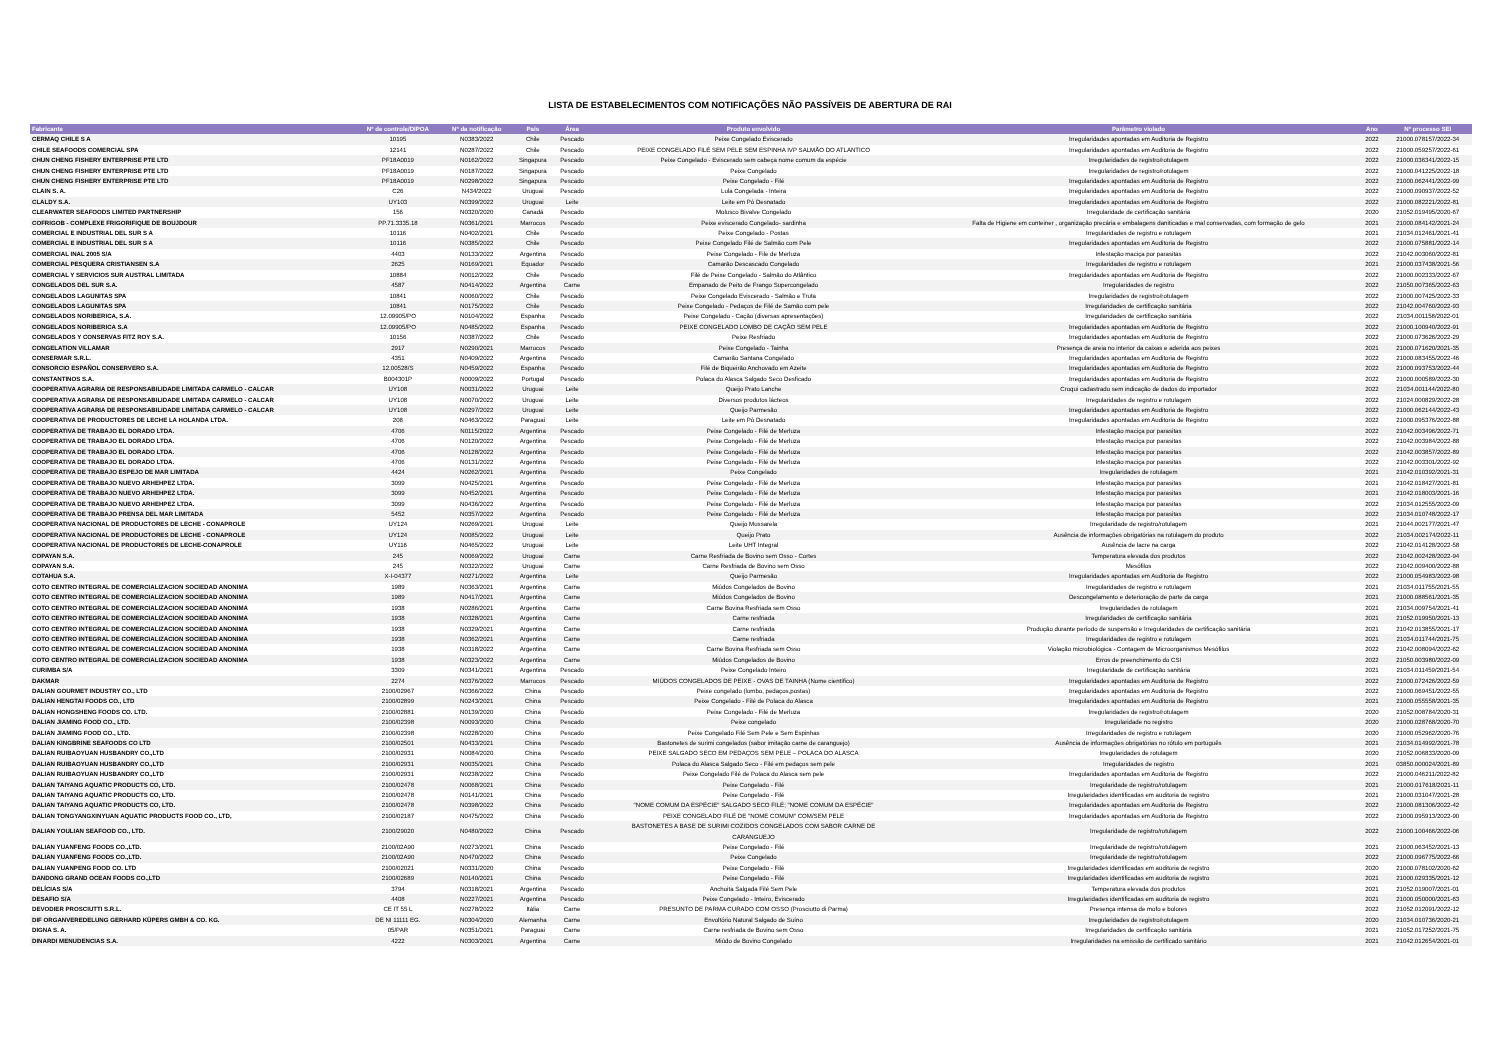LISTA DE ESTABELECIMENTOS COM NOTIFICAÇÕES NÃO PASSÍVEIS DE ABERTURA DE RAI
| Fabricante | Nº de controle/DIPOA | Nº da notificação | País | Área | Produto envolvido | Parâmetro violado | Ano | Nº processo SEI |
| --- | --- | --- | --- | --- | --- | --- | --- | --- |
| CERMAQ CHILE S A | 10195 | N0383/2022 | Chile | Pescado | Peixe Congelado Eviscerado | Irregularidades apontadas em Auditoria de Registro | 2022 | 21000.078157/2022-34 |
| CHILE SEAFOODS COMERCIAL SPA | 12141 | N0287/2022 | Chile | Pescado | PEIXE CONGELADO FILÉ SEM PELE SEM ESPINHA IVP SALMÃO DO ATLANTICO | Irregularidades apontadas em Auditoria de Registro | 2022 | 21000.059257/2022-61 |
| CHUN CHENG FISHERY ENTERPRISE PTE LTD | PF18A0019 | N0162/2022 | Singapura | Pescado | Peixe Congelado - Eviscerado sem cabeça nome comum da espécie | Irregularidades de registro/rotulagem | 2022 | 21000.036341/2022-15 |
| CHUN CHENG FISHERY ENTERPRISE PTE LTD | PF18A0019 | N0187/2022 | Singapura | Pescado | Peixe Congelado | Irregularidades de registro/rotulagem | 2022 | 21000.041225/2022-18 |
| CHUN CHENG FISHERY ENTERPRISE PTE LTD | PF18A0019 | N0298/2022 | Singapura | Pescado | Peixe Congelado - Filé | Irregularidades apontadas em Auditoria de Registro | 2022 | 21000.062441/2022-99 |
| CLAIN S. A. | C26 | N434/2022 | Uruguai | Pescado | Lula Congelada - Inteira | Irregularidades apontadas em Auditoria de Registro | 2022 | 21000.090937/2022-52 |
| CLALDY S.A. | UY103 | N0399/2022 | Uruguai | Leite | Leite em Pó Desnatado | Irregularidades apontadas em Auditoria de Registro | 2022 | 21000.082221/2022-81 |
| CLEARWATER SEAFOODS LIMITED PARTNERSHIP | 156 | N0320/2020 | Canadá | Pescado | Molusco Bivalve Congelado | Irregularidade de certificação sanitária | 2020 | 21052.019495/2020-67 |
| COFRIGOB - COMPLEXE FRIGORIFIQUE DE BOUJDOUR | PP.71.3335.18 | N0361/2021 | Marrocos | Pescado | Peixe eviscerado Congelado- sardinha | Falta de Higiene em conteiner , organização precária e embalagens daniticadas e mal conservadas, com formação de gelo | 2021 | 21000.084142/2021-24 |
| COMERCIAL E INDUSTRIAL DEL SUR S A | 10116 | N0402/2021 | Chile | Pescado | Peixe Congelado - Postas | Irregularidades de registro e rotulagem | 2021 | 21034.012461/2021-41 |
| COMERCIAL E INDUSTRIAL DEL SUR S A | 10116 | N0385/2022 | Chile | Pescado | Peixe Congelado Filé de Salmão com Pele | Irregularidades apontadas em Auditoria de Registro | 2022 | 21000.075881/2022-14 |
| COMERCIAL INAL 2005 S/A | 4403 | N0133/2022 | Argentina | Pescado | Peixe Congelado - File de Merluza | Infestação maciça por parasitas | 2022 | 21042.003060/2022-81 |
| COMERCIAL PESQUERA CRISTIANSEN S.A | 2625 | N0169/2021 | Equador | Pescado | Camarão Descascado Congelado | Irregularidades de registro e rotulagem | 2021 | 21000.037438/2021-56 |
| COMERCIAL Y SERVICIOS SUR AUSTRAL LIMITADA | 10884 | N0012/2022 | Chile | Pescado | Filé de Peixe Congelado - Salmão do Atlântico | Irregularidades apontadas em Auditoria de Registro | 2022 | 21000.002333/2022-67 |
| CONGELADOS DEL SUR S.A. | 4587 | N0414/2022 | Argentina | Carne | Empanado de Peito de Frango Supercongelado | Irregularidades de registro | 2022 | 21050.007365/2022-63 |
| CONGELADOS LAGUNITAS SPA | 10841 | N0060/2022 | Chile | Pescado | Peixe Congelado Eviscerado - Salmão e Truta | Irregularidades de registro/rotulagem | 2022 | 21000.007425/2022-33 |
| CONGELADOS LAGUNITAS SPA | 10841 | N0175/2022 | Chile | Pescado | Peixe Congelado - Pedaços de Filé de Samão com pele | Irregularidades de certificação sanitária | 2022 | 21042.004760/2022-93 |
| CONGELADOS NORIBERICA, S.A. | 12.09905/PO | N0104/2022 | Espanha | Pescado | Peixe Congelado - Cação (diversas apresentações) | Irregularidades de certificação sanitária | 2022 | 21034.001158/2022-01 |
| CONGELADOS NORIBERICA S.A | 12.09905/PO | N0485/2022 | Espanha | Pescado | PEIXE CONGELADO LOMBO DE CAÇÃO SEM PELE | Irregularidades apontadas em Auditoria de Registro | 2022 | 21000.100940/2022-91 |
| CONGELADOS Y CONSERVAS FITZ ROY S.A. | 10156 | N0387/2022 | Chile | Pescado | Peixe Resfriado | Irregularidades apontadas em Auditoria de Registro | 2022 | 21000.073626/2022-29 |
| CONGELATION VILLAMAR | 2917 | N0290/2021 | Marrocos | Pescado | Peixe Congelado - Tainha | Presença de areia no interior da caixas e aderida aos peixes | 2021 | 21000.071620/2021-35 |
| CONSERMAR S.R.L. | 4351 | N0409/2022 | Argentina | Pescado | Camarão Santana Congelado | Irregularidades apontadas em Auditoria de Registro | 2022 | 21000.083455/2022-46 |
| CONSORCIO ESPAÑOL CONSERVERO S.A. | 12.00528/S | N0459/2022 | Espanha | Pescado | Filé de Biqueirão Anchovado em Azeite | Irregularidades apontadas em Auditoria de Registro | 2022 | 21000.093753/2022-44 |
| CONSTANTINOS S.A. | B004301P | N0009/2022 | Portugal | Pescado | Polaca do Alasca Salgado Seco Desficado | Irregularidades apontadas em Auditoria de Registro | 2022 | 21000.000589/2022-30 |
| COOPERATIVA AGRARIA DE RESPONSABILIDADE LIMITADA CARMELO - CALCAR | UY108 | N0031/2022 | Uruguai | Leite | Queijo Prato Lanche | Croqui cadastrado sem indicação de dados do importador | 2022 | 21034.001144/2022-80 |
| COOPERATIVA AGRARIA DE RESPONSABILIDADE LIMITADA CARMELO - CALCAR | UY108 | N0070/2022 | Uruguai | Leite | Diversos produtos lácteos | Irregularidades de registro e rotulagem | 2022 | 21024.000829/2022-28 |
| COOPERATIVA AGRARIA DE RESPONSABILIDADE LIMITADA CARMELO - CALCAR | UY108 | N0297/2022 | Uruguai | Leite | Queijo Parmesão | Irregularidades apontadas em Auditoria de Registro | 2022 | 21000.062144/2022-43 |
| COOPERATIVA DE PRODUCTORES DE LECHE LA HOLANDA LTDA. | 208 | N0463/2022 | Paraguai | Leite | Leite em Pó Desnatado | Irregularidades apontadas em Auditoria de Registro | 2022 | 21000.095376/2022-88 |
| COOPERATIVA DE TRABAJO EL DORADO LTDA. | 4706 | N0115/2022 | Argentina | Pescado | Peixe Congelado - Filé de Merluza | Infestação maciça por parasitas | 2022 | 21042.003496/2022-71 |
| COOPERATIVA DE TRABAJO EL DORADO LTDA. | 4706 | N0120/2022 | Argentina | Pescado | Peixe Congelado - Filé de Merluza | Infestação maciça por parasitas | 2022 | 21042.003984/2022-88 |
| COOPERATIVA DE TRABAJO EL DORADO LTDA. | 4706 | N0128/2022 | Argentina | Pescado | Peixe Congelado - Filé de Merluza | Infestação maciça por parasitas | 2022 | 21042.003857/2022-89 |
| COOPERATIVA DE TRABAJO EL DORADO LTDA. | 4706 | N0131/2022 | Argentina | Pescado | Peixe Congelado - Filé de Merluza | Infestação maciça por parasitas | 2022 | 21042.003301/2022-92 |
| COOPERATIVA DE TRABAJO ESPEJO DE MAR LIMITADA | 4424 | N0262/2021 | Argentina | Pescado | Peixe Congelado | Irregularidades de rotulagem | 2021 | 21042.010392/2021-31 |
| COOPERATIVA DE TRABAJO NUEVO ARHEHPEZ LTDA. | 3099 | N0425/2021 | Argentina | Pescado | Peixe Congelado - Filé de Merluza | Infestação maciça por parasitas | 2021 | 21042.018427/2021-81 |
| COOPERATIVA DE TRABAJO NUEVO ARHEHPEZ LTDA. | 3099 | N0452/2021 | Argentina | Pescado | Peixe Congelado - Filé de Merluza | Infestação maciça por parasitas | 2021 | 21042.018003/2021-16 |
| COOPERATIVA DE TRABAJO NUEVO ARHEHPEZ LTDA. | 3099 | N0436/2022 | Argentina | Pescado | Peixe Congelado - Filé de Merluza | Infestação maciça por parasitas | 2022 | 21034.012555/2022-09 |
| COOPERATIVA DE TRABAJO PRENSA DEL MAR LIMITADA | 5452 | N0357/2022 | Argentina | Pescado | Peixe Congelado - Filé de Merluza | Infestação maciça por parasitas | 2022 | 21034.010748/2022-17 |
| COOPERATIVA NACIONAL DE PRODUCTORES DE LECHE - CONAPROLE | UY124 | N0269/2021 | Uruguai | Leite | Queijo Mussarela | Irregularidade de registro/rotulagem | 2021 | 21044.002177/2021-47 |
| COOPERATIVA NACIONAL DE PRODUCTORES DE LECHE - CONAPROLE | UY124 | N0085/2022 | Uruguai | Leite | Queijo Prato | Ausência de informações obrigatórias na rotulagem do produto | 2022 | 21034.002174/2022-11 |
| COOPERATIVA NACIONAL DE PRODUCTORES DE LECHE-CONAPROLE | UY116 | N0465/2022 | Uruguai | Leite | Leite UHT Integral | Ausência de lacre na carga | 2022 | 21042.014128/2022-58 |
| COPAYAN S.A. | 245 | N0069/2022 | Uruguai | Carne | Carne Resfriada de Bovino sem Osso - Cortes | Temperatura elevada dos produtos | 2022 | 21042.002428/2022-94 |
| COPAYAN S.A. | 245 | N0322/2022 | Uruguai | Carne | Carne Resfriada de Bovino sem Osso | Mesófilos | 2022 | 21042.009400/2022-88 |
| COTAHUA S.A. | X-I-04377 | N0271/2022 | Argentina | Leite | Queijo Parmesão | Irregularidades apontadas em Auditoria de Registro | 2022 | 21000.054983/2022-98 |
| COTO CENTRO INTEGRAL DE COMERCIALIZACION SOCIEDAD ANONIMA | 1989 | N0363/2021 | Argentina | Carne | Miúdos Congelados de Bovino | Irregularidades de registro e rotulagem | 2021 | 21034.011755/2021-55 |
| COTO CENTRO INTEGRAL DE COMERCIALIZACION SOCIEDAD ANONIMA | 1989 | N0417/2021 | Argentina | Carne | Miúdos Congelados de Bovino | Descongelamento e deterioração de parte da carga | 2021 | 21000.088561/2021-35 |
| COTO CENTRO INTEGRAL DE COMERCIALIZACION SOCIEDAD ANONIMA | 1938 | N0286/2021 | Argentina | Carne | Carne Bovina Resfriada sem Osso | Irregularidades de rotulagem | 2021 | 21034.009754/2021-41 |
| COTO CENTRO INTEGRAL DE COMERCIALIZACION SOCIEDAD ANONIMA | 1938 | N0328/2021 | Argentina | Carne | Carne resfriada | Irregularidades de certificação sanitária | 2021 | 21052.019950/2021-13 |
| COTO CENTRO INTEGRAL DE COMERCIALIZACION SOCIEDAD ANONIMA | 1938 | N0329/2021 | Argentina | Carne | Carne resfriada | Produção durante período de suspensão e Irregularidades de certificação sanitária | 2021 | 21042.013855/2021-17 |
| COTO CENTRO INTEGRAL DE COMERCIALIZACION SOCIEDAD ANONIMA | 1938 | N0362/2021 | Argentina | Carne | Carne resfriada | Irregularidades de registro e rotulagem | 2021 | 21034.011744/2021-75 |
| COTO CENTRO INTEGRAL DE COMERCIALIZACION SOCIEDAD ANONIMA | 1938 | N0318/2022 | Argentina | Carne | Carne Bovina Resfriada sem Osso | Violação microbiológica - Contagem de Microorganismos Mesófilos | 2022 | 21042.008094/2022-62 |
| COTO CENTRO INTEGRAL DE COMERCIALIZACION SOCIEDAD ANONIMA | 1938 | N0323/2022 | Argentina | Carne | Miúdos Congelados de Bovino | Erros de preenchimento do CSI | 2022 | 21050.003980/2022-09 |
| CURIMBA S/A | 3309 | N0341/2021 | Argentina | Pescado | Peixe Congelado Inteiro | Irregularidade de certificação sanitária | 2021 | 21034.011459/2021-54 |
| DAKMAR | 2274 | N0376/2022 | Marrocos | Pescado | MIÚDOS CONGELADOS DE PEIXE - OVAS DE TAINHA (Nome científico) | Irregularidades apontadas em Auditoria de Registro | 2022 | 21000.072426/2022-59 |
| DALIAN GOURMET INDUSTRY CO., LTD | 2100/02967 | N0366/2022 | China | Pescado | Peixe congelado (lombo, pedaços,postas) | Irregularidades apontadas em Auditoria de Registro | 2022 | 21000.069451/2022-55 |
| DALIAN HENGTAI FOODS CO., LTD | 2100/02899 | N0243/2021 | China | Pescado | Peixe Congelado - Filé de Polaca do Alasca | Irregularidades apontadas em Auditoria de Registro | 2021 | 21000.055558/2021-35 |
| DALIAN HONGSHENG FOODS CO. LTD. | 2100/02881 | N0139/2020 | China | Pescado | Peixe Congelado - Filé de Merluza | Irregularidades de registro/rotulagem | 2020 | 21052.008784/2020-31 |
| DALIAN JIAMING FOOD CO., LTD. | 2100/02398 | N0093/2020 | China | Pescado | Peixe congelado | Irregularidade no registro | 2020 | 21000.028768/2020-70 |
| DALIAN JIAMING FOOD CO., LTD. | 2100/02398 | N0228/2020 | China | Pescado | Peixe Congelado Filé Sem Pele e Sem Espinhas | Irregularidades de registro e rotulagem | 2020 | 21000.052962/2020-76 |
| DALIAN KINGBRINE SEAFOODS CO LTD | 2100/02501 | N0433/2021 | China | Pescado | Bastonetes de surimi congelados (sabor imitação carne de caranguejo) | Ausência de informações obrigatórias no rótulo em português | 2021 | 21034.014992/2021-78 |
| DALIAN RUIBAOYUAN HUSBANDRY CO.,LTD | 2100/02931 | N0084/2020 | China | Pescado | PEIXE SALGADO SECO EM PEDAÇOS SEM PELE – POLACA DO ALASCA | Irregularidades de rotulagem | 2020 | 21052.006833/2020-09 |
| DALIAN RUIBAOYUAN HUSBANDRY CO.,LTD | 2100/02931 | N0035/2021 | China | Pescado | Polaca do Alasca Salgado Seco - Filé em pedaços sem pele | Irregularidades de registro | 2021 | 03850.000024/2021-89 |
| DALIAN RUIBAOYUAN HUSBANDRY CO.,LTD | 2100/02931 | N0238/2022 | China | Pescado | Peixe Congelado Filé de Polaca do Alasca sem pele | Irregularidades apontadas em Auditoria de Registro | 2022 | 21000.046211/2022-82 |
| DALIAN TAIYANG AQUATIC PRODUCTS CO, LTD. | 2100/02478 | N0068/2021 | China | Pescado | Peixe Congelado - Filé | Irregularidade de registro/rotulagem | 2021 | 21000.017618/2021-11 |
| DALIAN TAIYANG AQUATIC PRODUCTS CO, LTD. | 2100/02478 | N0141/2021 | China | Pescado | Peixe Congelado - Filé | Irregularidades identificadas em auditoria de registro | 2021 | 21000.031047/2021-28 |
| DALIAN TAIYANG AQUATIC PRODUCTS CO, LTD. | 2100/02478 | N0398/2022 | China | Pescado | "NOME COMUM DA ESPÉCIE" SALGADO SECO FILÉ; "NOME COMUM DA ESPÉCIE" | Irregularidades apontadas em Auditoria de Registro | 2022 | 21000.081306/2022-42 |
| DALIAN TONGYANGXINYUAN AQUATIC PRODUCTS FOOD CO., LTD, | 2100/02187 | N0475/2022 | China | Pescado | PEIXE CONGELADO FILÉ DE "NOME COMUM" COM/SEM PELE | Irregularidades apontadas em Auditoria de Registro | 2022 | 21000.095913/2022-90 |
| DALIAN YOULIAN SEAFOOD CO., LTD. | 2100/29020 | N0480/2022 | China | Pescado | BASTONETES A BASE DE SURIMI COZIDOS CONGELADOS COM SABOR CARNE DE CARANGUEJO | Irregularidade de registro/rotulagem | 2022 | 21000.100466/2022-06 |
| DALIAN YUANFENG FOODS CO.,LTD. | 2100/02A90 | N0273/2021 | China | Pescado | Peixe Congelado - Filé | Irregularidade de registro/rotulagem | 2021 | 21000.063452/2021-13 |
| DALIAN YUANFENG FOODS CO.,LTD. | 2100/02A90 | N0470/2022 | China | Pescado | Peixe Congelado | Irregularidade de registro/rotulagem | 2022 | 21000.096775/2022-66 |
| DALIAN YUANPENG FOOD CO. LTD | 2100/02021 | N0331/2020 | China | Pescado | Peixe Congelado - Filé | Irregularidades identificadas em auditoria de registro | 2020 | 21000.078102/2020-62 |
| DANDONG GRAND OCEAN FOODS CO.,LTD | 2100/02689 | N0140/2021 | China | Pescado | Peixe Congelado - Filé | Irregularidades identificadas em auditoria de registro | 2021 | 21000.029335/2021-12 |
| DELÍCIAS S/A | 3794 | N0318/2021 | Argentina | Pescado | Anchoita Salgada Filé Sem Pele | Temperatura elevada dos produtos | 2021 | 21052.019007/2021-01 |
| DESAFIO S/A | 4408 | N0227/2021 | Argentina | Pescado | Peixe Congelado - Inteiro, Eviscerado | Irregularidades identificadas em auditoria de registro | 2021 | 21000.050000/2021-63 |
| DEVODIER PROSCIUTTI S.R.L. | CE IT 55 L | N0278/2022 | Itália | Carne | PRESUNTO DE PARMA CURADO COM OSSO (Prosciutto di Parma) | Presença intensa de mofo e bolores | 2022 | 21052.012091/2022-12 |
| DIF ORGANVEREDELUNG GERHARD KÜPERS GMBH & CO. KG. | DE NI 11111 EG. | N0304/2020 | Alemanha | Carne | Envoltório Natural Salgado de Suíno | Irregularidades de registro/rotulagem | 2020 | 21034.010736/2020-21 |
| DIGNA S. A. | 05/PAR | N0351/2021 | Paraguai | Carne | Carne resfriada de Bovino sem Osso | Irregularidades de certificação sanitária | 2021 | 21052.017252/2021-75 |
| DINARDI MENUDENCIAS S.A. | 4222 | N0303/2021 | Argentina | Carne | Miúdo de Bovino Congelado | Irregularidades na emissão de certificado sanitário | 2021 | 21042.012654/2021-01 |